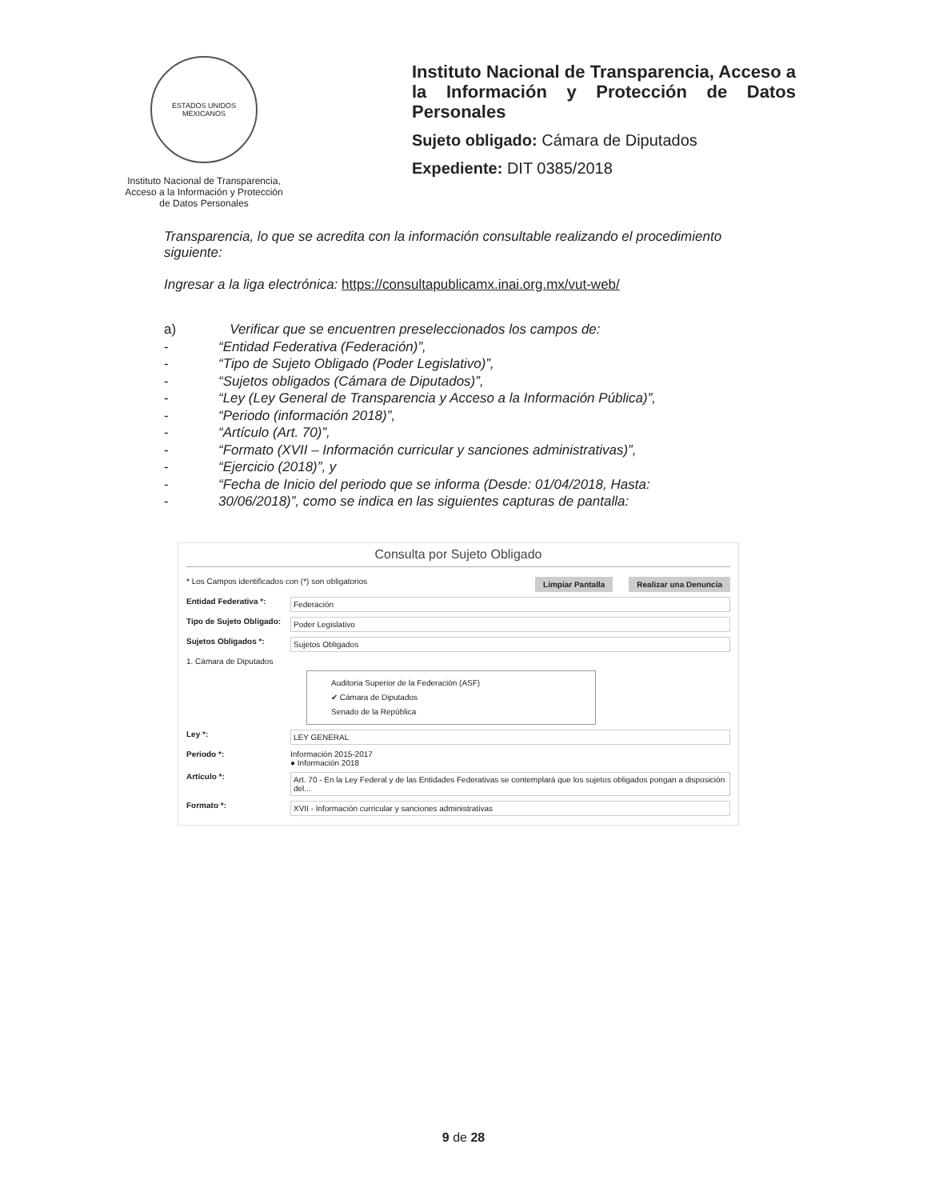ESTADOS UNIDOS MEXICANOS
Instituto Nacional de Transparencia,
Acceso a la Información y Protección
de Datos Personales
Instituto Nacional de Transparencia, Acceso a la Información y Protección de Datos Personales
Sujeto obligado: Cámara de Diputados
Expediente: DIT 0385/2018
Transparencia, lo que se acredita con la información consultable realizando el procedimiento siguiente:
Ingresar a la liga electrónica: https://consultapublicamx.inai.org.mx/vut-web/
a) Verificar que se encuentren preseleccionados los campos de:
- “Entidad Federativa (Federación)”,
- “Tipo de Sujeto Obligado (Poder Legislativo)”,
- “Sujetos obligados (Cámara de Diputados)”,
- “Ley (Ley General de Transparencia y Acceso a la Información Pública)”,
- “Periodo (información 2018)”,
- “Artículo (Art. 70)”,
- “Formato (XVII – Información curricular y sanciones administrativas)”,
- “Ejercicio (2018)”, y
- “Fecha de Inicio del periodo que se informa (Desde: 01/04/2018, Hasta:
- 30/06/2018)”, como se indica en las siguientes capturas de pantalla:
Consulta por Sujeto Obligado
* Los Campos identificados con (*) son obligatorios Limpiar Pantalla Realizar una Denuncia
Entidad Federativa *: Federación
Tipo de Sujeto Obligado: Poder Legislativo
Sujetos Obligados *: Sujetos Obligados
1. Cámara de Diputados
Auditoria Superior de la Federación (ASF)
✔ Cámara de Diputados
Senado de la República
Ley *: LEY GENERAL
Periodo *: Información 2015-2017
● Información 2018
Artículo *: Art. 70 - En la Ley Federal y de las Entidades Federativas se contemplará que los sujetos obligados pongan a disposición del...
Formato *: XVII - Información curricular y sanciones administrativas
9 de 28